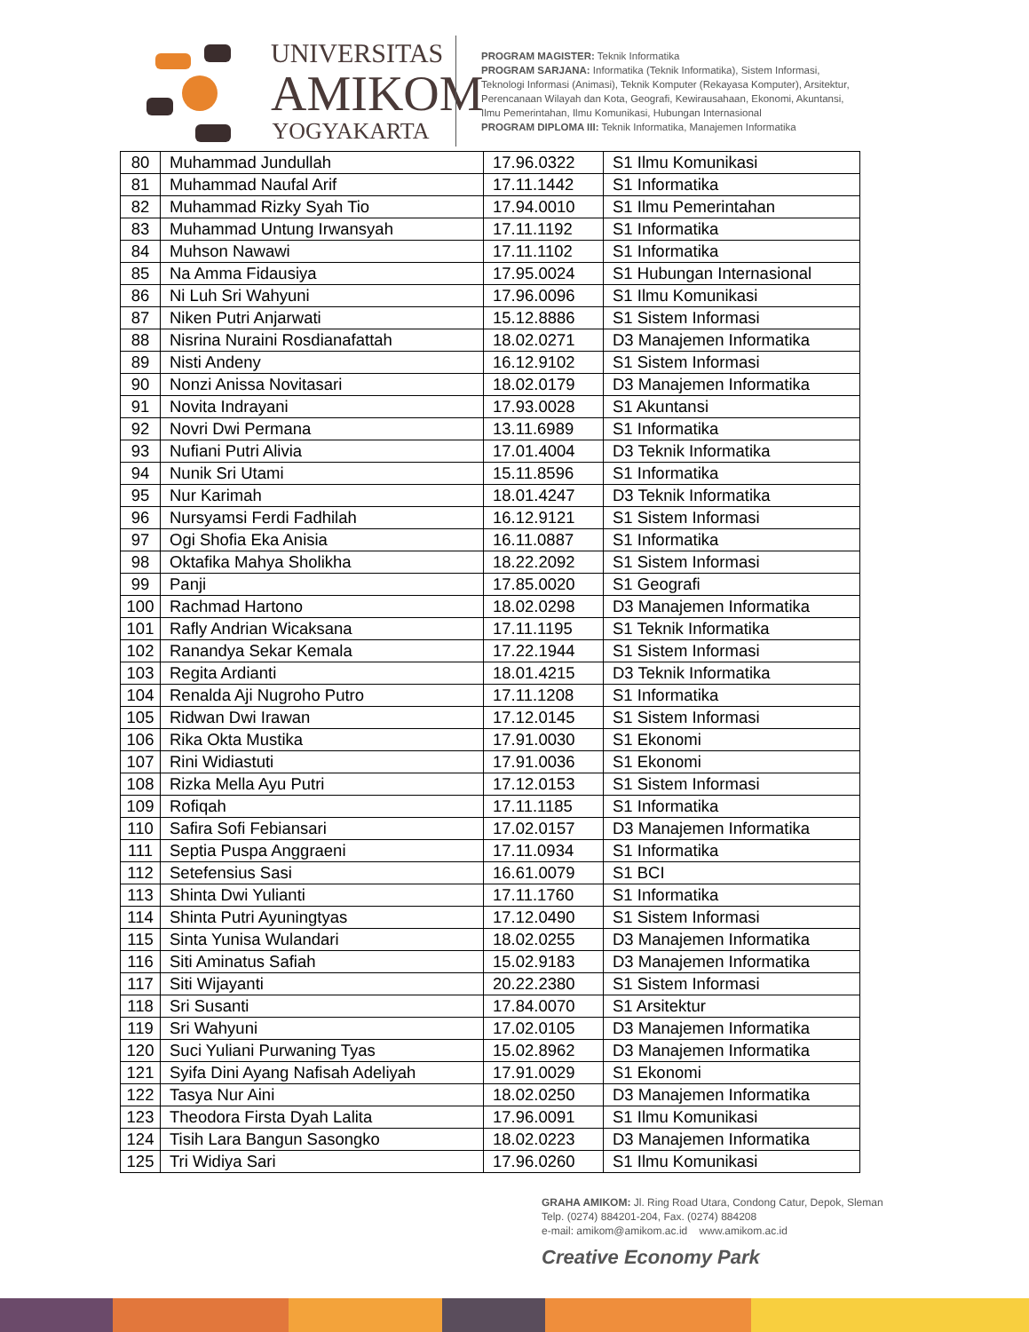UNIVERSITAS
AMIKOM
YOGYAKARTA
PROGRAM MAGISTER: Teknik Informatika
PROGRAM SARJANA: Informatika (Teknik Informatika), Sistem Informasi, Teknologi Informasi (Animasi), Teknik Komputer (Rekayasa Komputer), Arsitektur, Perencanaan Wilayah dan Kota, Geografi, Kewirausahaan, Ekonomi, Akuntansi, Ilmu Pemerintahan, Ilmu Komunikasi, Hubungan Internasional
PROGRAM DIPLOMA III: Teknik Informatika, Manajemen Informatika
| 80 | Muhammad Jundullah | 17.96.0322 | S1 Ilmu Komunikasi |
| 81 | Muhammad Naufal Arif | 17.11.1442 | S1 Informatika |
| 82 | Muhammad Rizky Syah Tio | 17.94.0010 | S1 Ilmu Pemerintahan |
| 83 | Muhammad Untung Irwansyah | 17.11.1192 | S1 Informatika |
| 84 | Muhson Nawawi | 17.11.1102 | S1 Informatika |
| 85 | Na Amma Fidausiya | 17.95.0024 | S1 Hubungan Internasional |
| 86 | Ni Luh Sri Wahyuni | 17.96.0096 | S1 Ilmu Komunikasi |
| 87 | Niken Putri Anjarwati | 15.12.8886 | S1 Sistem Informasi |
| 88 | Nisrina Nuraini Rosdianafattah | 18.02.0271 | D3 Manajemen Informatika |
| 89 | Nisti Andeny | 16.12.9102 | S1 Sistem Informasi |
| 90 | Nonzi Anissa Novitasari | 18.02.0179 | D3 Manajemen Informatika |
| 91 | Novita Indrayani | 17.93.0028 | S1 Akuntansi |
| 92 | Novri Dwi Permana | 13.11.6989 | S1 Informatika |
| 93 | Nufiani Putri Alivia | 17.01.4004 | D3 Teknik Informatika |
| 94 | Nunik Sri Utami | 15.11.8596 | S1 Informatika |
| 95 | Nur Karimah | 18.01.4247 | D3 Teknik Informatika |
| 96 | Nursyamsi Ferdi Fadhilah | 16.12.9121 | S1 Sistem Informasi |
| 97 | Ogi Shofia Eka Anisia | 16.11.0887 | S1 Informatika |
| 98 | Oktafika Mahya Sholikha | 18.22.2092 | S1 Sistem Informasi |
| 99 | Panji | 17.85.0020 | S1 Geografi |
| 100 | Rachmad Hartono | 18.02.0298 | D3 Manajemen Informatika |
| 101 | Rafly Andrian Wicaksana | 17.11.1195 | S1 Teknik Informatika |
| 102 | Ranandya Sekar Kemala | 17.22.1944 | S1 Sistem Informasi |
| 103 | Regita Ardianti | 18.01.4215 | D3 Teknik Informatika |
| 104 | Renalda Aji Nugroho Putro | 17.11.1208 | S1 Informatika |
| 105 | Ridwan Dwi Irawan | 17.12.0145 | S1 Sistem Informasi |
| 106 | Rika Okta Mustika | 17.91.0030 | S1 Ekonomi |
| 107 | Rini Widiastuti | 17.91.0036 | S1 Ekonomi |
| 108 | Rizka Mella Ayu Putri | 17.12.0153 | S1 Sistem Informasi |
| 109 | Rofiqah | 17.11.1185 | S1 Informatika |
| 110 | Safira Sofi Febiansari | 17.02.0157 | D3 Manajemen Informatika |
| 111 | Septia Puspa Anggraeni | 17.11.0934 | S1 Informatika |
| 112 | Setefensius Sasi | 16.61.0079 | S1 BCI |
| 113 | Shinta Dwi Yulianti | 17.11.1760 | S1 Informatika |
| 114 | Shinta Putri Ayuningtyas | 17.12.0490 | S1 Sistem Informasi |
| 115 | Sinta Yunisa Wulandari | 18.02.0255 | D3 Manajemen Informatika |
| 116 | Siti Aminatus Safiah | 15.02.9183 | D3 Manajemen Informatika |
| 117 | Siti Wijayanti | 20.22.2380 | S1 Sistem Informasi |
| 118 | Sri Susanti | 17.84.0070 | S1 Arsitektur |
| 119 | Sri Wahyuni | 17.02.0105 | D3 Manajemen Informatika |
| 120 | Suci Yuliani Purwaning Tyas | 15.02.8962 | D3 Manajemen Informatika |
| 121 | Syifa Dini Ayang Nafisah Adeliyah | 17.91.0029 | S1 Ekonomi |
| 122 | Tasya Nur Aini | 18.02.0250 | D3 Manajemen Informatika |
| 123 | Theodora Firsta Dyah Lalita | 17.96.0091 | S1 Ilmu Komunikasi |
| 124 | Tisih Lara Bangun Sasongko | 18.02.0223 | D3 Manajemen Informatika |
| 125 | Tri Widiya Sari | 17.96.0260 | S1 Ilmu Komunikasi |
GRAHA AMIKOM: Jl. Ring Road Utara, Condong Catur, Depok, Sleman
Telp. (0274) 884201-204, Fax. (0274) 884208
e-mail: amikom@amikom.ac.id www.amikom.ac.id
Creative Economy Park